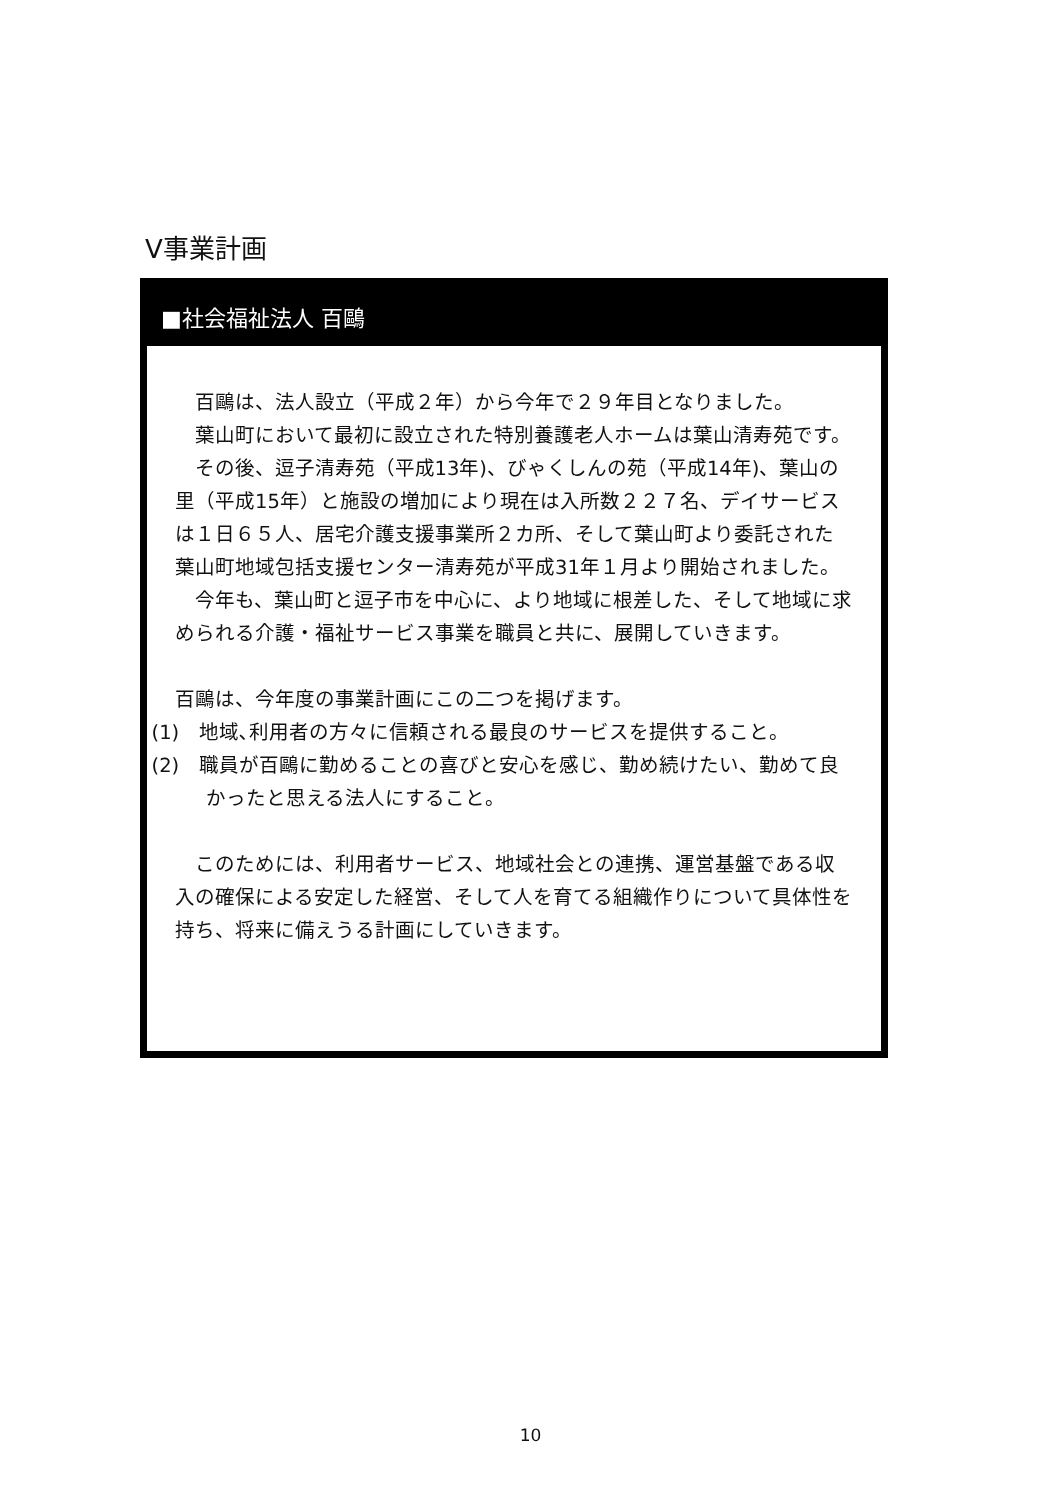Ⅴ事業計画
■社会福祉法人 百鷗
百鷗は、法人設立（平成２年）から今年で２９年目となりました。
葉山町において最初に設立された特別養護老人ホームは葉山清寿苑です。
その後、逗子清寿苑（平成13年)、びゃくしんの苑（平成14年)、葉山の里（平成15年）と施設の増加により現在は入所数２２７名、デイサービスは１日６５人、居宅介護支援事業所２カ所、そして葉山町より委託された葉山町地域包括支援センター清寿苑が平成31年１月より開始されました。
今年も、葉山町と逗子市を中心に、より地域に根差した、そして地域に求められる介護・福祉サービス事業を職員と共に、展開していきます。
百鷗は、今年度の事業計画にこの二つを掲げます。
(1)　地域､利用者の方々に信頼される最良のサービスを提供すること。
(2)　職員が百鷗に勤めることの喜びと安心を感じ、勤め続けたい、勤めて良かったと思える法人にすること。
このためには、利用者サービス、地域社会との連携、運営基盤である収入の確保による安定した経営、そして人を育てる組織作りについて具体性を持ち、将来に備えうる計画にしていきます。
10